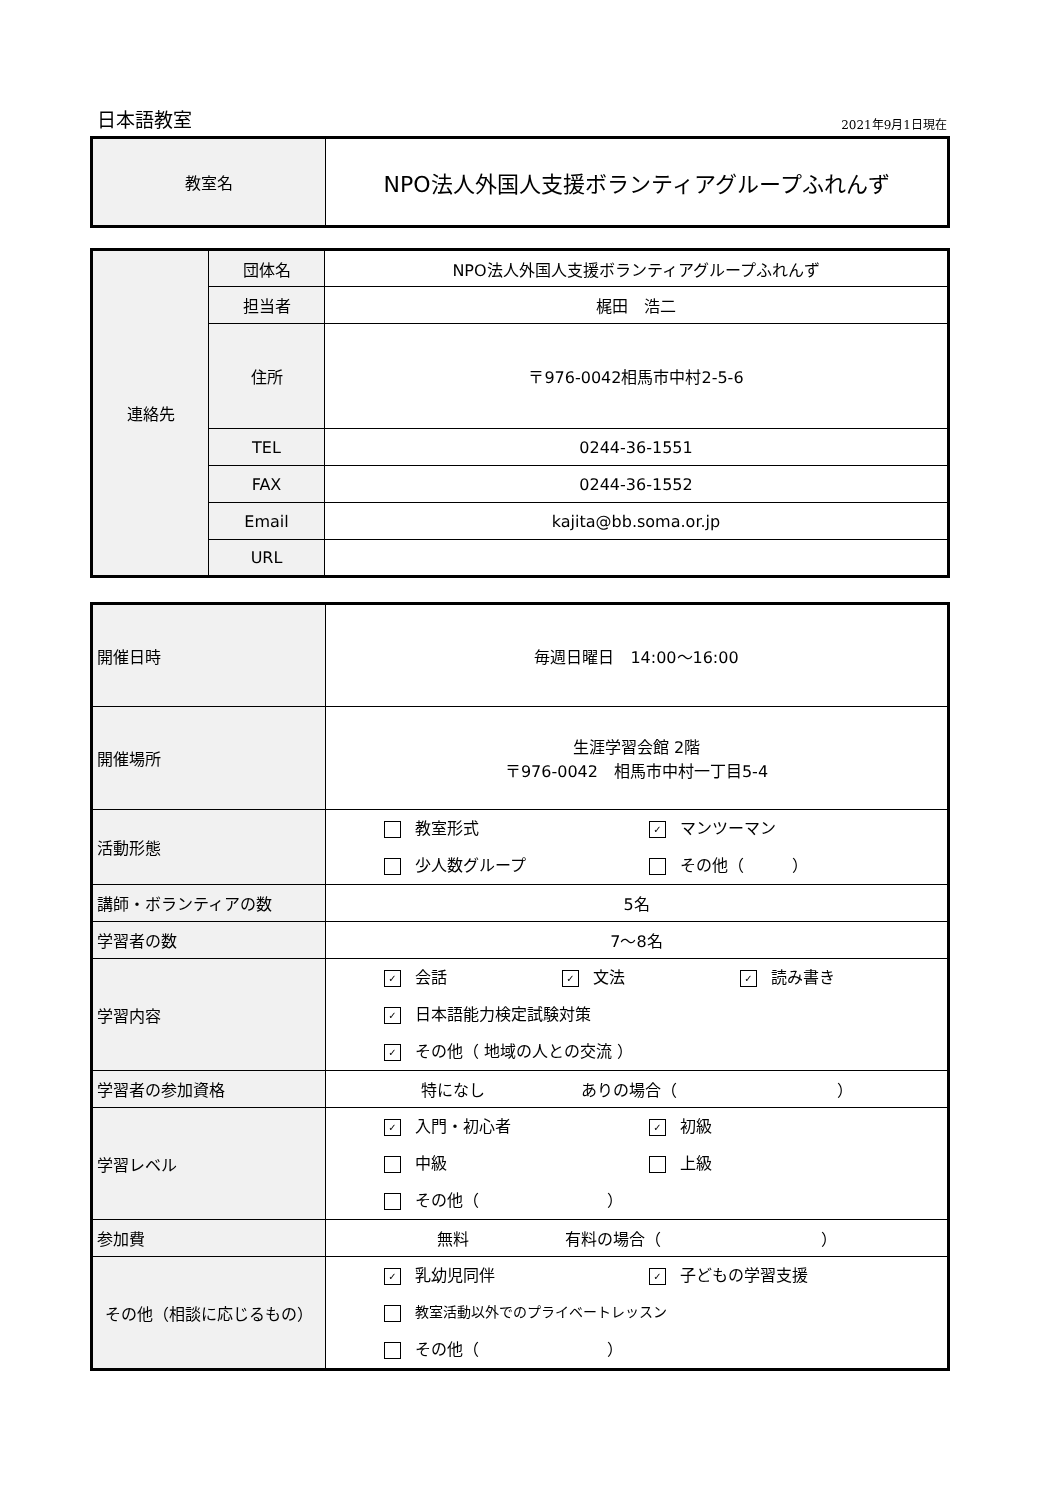日本語教室 2021年9月1日現在
| 教室名 | NPO法人外国人支援ボランティアグループふれんず |
| 連絡先 | 団体名 | NPO法人外国人支援ボランティアグループふれんず |
| | 担当者 | 梶田 浩二 |
| | 住所 | 〒976-0042相馬市中村2-5-6 |
| | TEL | 0244-36-1551 |
| | FAX | 0244-36-1552 |
| | Email | kajita@bb.soma.or.jp |
| | URL | |
| 開催日時 | 毎週日曜日 14:00〜16:00 |
| 開催場所 | 生涯学習会館 2階 〒976-0042 相馬市中村一丁目5-4 |
| 活動形態 | 教室形式 ✓ マンツーマン 少人数グループ その他（ ） |
| 講師・ボランティアの数 | 5名 |
| 学習者の数 | 7〜8名 |
| 学習内容 | ✓ 会話 ✓ 文法 ✓ 読み書き ✓ 日本語能力検定試験対策 ✓ その他（ 地域の人との交流 ） |
| 学習者の参加資格 | 特になし ありの場合（ ） |
| 学習レベル | ✓ 入門・初心者 ✓ 初級 中級 上級 その他（ ） |
| 参加費 | 無料 有料の場合（ ） |
| その他（相談に応じるもの） | ✓ 乳幼児同伴 ✓ 子どもの学習支援 教室活動以外でのプライベートレッスン その他（ ） |